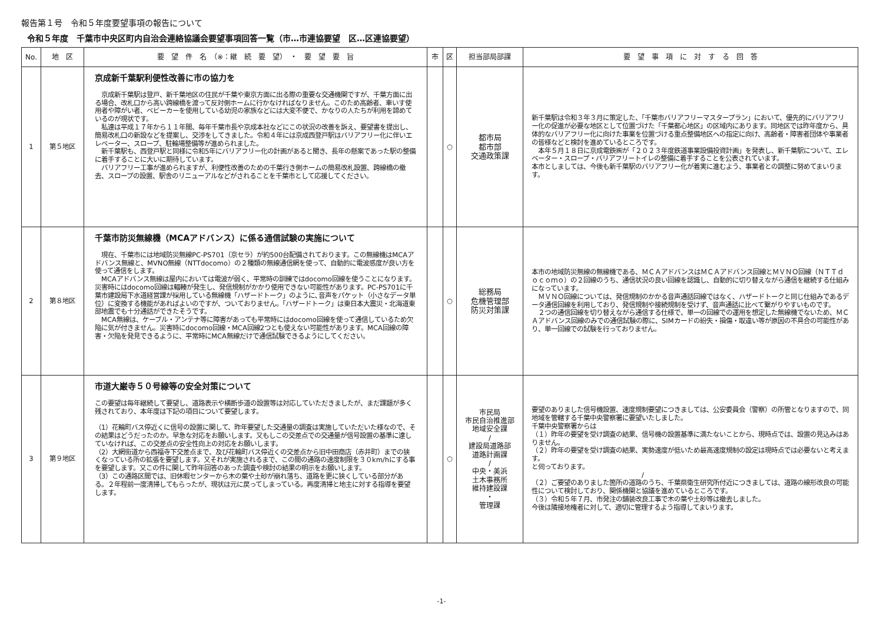報告第１号　令和５年度要望事項の報告について
令和５年度　千葉市中央区町内自治会連絡協議会要望事項回答一覧（市…市連協要望　区…区連協要望）
| No. | 地 区 | 要 望 件 名 （※：継 続 要 望） ・ 要 望 要 旨 | 市 | 区 | 担当部局部課 | 要 望 事 項 に 対 す る 回 答 |
| --- | --- | --- | --- | --- | --- | --- |
| 1 | 第５地区 | 京成新千葉駅利便性改善に市の協力を 京成新千葉駅は登戸、新千葉地区の住民が千葉や東京方面に出る際の重要な交通機関ですが、千葉方面に出る場合、改札口から高い跨線橋を渡って反対側ホームに行かなければなりません。このため高齢者、車いす使用者や障がい者、ベビーカーを使用している幼児の家族などには大変不便で、かなりの人たちが利用を諦めているのが現状です。 私達は平成１７年から１１年間、毎年千葉市長や京成本社などにこの状況の改善を訴え、要望書を提出し、簡易改札口の新設などを提案し、交渉をしてきました。令和４年には京成西登戸駅はバリアフリー化に伴いエレベーター、スロープ、駐輪場整備等が進められました。 新千葉駅も、西登戸駅と同様に令和5年にバリアフリー化の計画があると聞き、長年の懸案であった駅の整備に着手することに大いに期待しています。 バリアフリー工事が進められますが、利便性改善のための千葉行き側ホームの簡易改札設置、跨線橋の撤去、スロープの設置、駅舎のリニューアルなどがされることを千葉市として応援してください。 | | ○ | 都市局 都市部 交通政策課 | 新千葉駅は令和３年３月に策定した、「千葉市バリアフリーマスタープラン」において、優先的にバリアフリー化の促進が必要な地区として位置づけた「千葉都心地区」の区域内にあります。同地区では昨年度から、具体的なバリアフリー化に向けた事業を位置づける重点整備地区への指定に向け、高齢者・障害者団体や事業者の皆様などと検討を進めているところです。 本年５月１８日に京成電鉄㈱が「２０２３年度鉄道事業設備投資計画」を発表し、新千葉駅について、エレベーター・スロープ・バリアフリートイレの整備に着手することを公表されています。 本市としましては、今後も新千葉駅のバリアフリー化が着実に進むよう、事業者との調整に努めてまいります。 |
| 2 | 第８地区 | 千葉市防災無線機（MCAアドバンス）に係る通信試験の実施について 現在、千葉市には地域防災無線PC-PS701（京セラ）が約500台配備されております。この無線機はMCAアドバンス無線と、MVNO無線（NTTdocomo）の２種類の無線通信網を使って、自動的に電波感度が良い方を使って通信をします。 MCAアドバンス無線は屋内においては電波が弱く、平常時の訓練ではdocomo回線を使うことになります。災害時にはdocomo回線は輻輳が発生し、発信規制がかかり使用できない可能性があります。PC-PS701に千葉市建設局下水道経営課が採用している無線機「ハザードトーク」のように､音声をパケット（小さなデータ単位）に変換する機能があればよいのですが、ついておりません。「ハザードトーク」は東日本大震災・北海道東部地震でも十分通話ができたそうです。 MCA無線は、ケーブル・アンテナ等に障害があっても平常時にはdocomo回線を使って通信しているため欠陥に気が付きません。災害時にdocomo回線・MCA回線2つとも使えない可能性があります。MCA回線の障害・欠陥を発見できるように、平常時にMCA無線だけで通信試験できるようにしてください。 | | ○ | 総務局 危機管理部 防災対策課 | 本市の地域防災無線の無線機である、ＭＣＡアドバンスはＭＣＡアドバンス回線とＭＶＮＯ回線（ＮＴＴｄｏｃｏｍｏ）の２回線のうち、通信状況の良い回線を認識し、自動的に切り替えながら通信を継続する仕組みになっています。 ＭＶＮＯ回線については、発信規制のかかる音声通話回線ではなく、ハザードトークと同じ仕組みであるデータ通信回線を利用しており、発信規制や接続規制を受けず、音声通話に比べて繋がりやすいものです。 ２つの通信回線を切り替えながら通信する仕様で、単一の回線での運用を想定した無線機でないため、ＭＣＡアドバンス回線のみでの通信試験の際に、SIMカードの紛失・損傷・取違い等が原因の不具合の可能性があり、単一回線での試験を行っておりません。 |
| 3 | 第９地区 | 市道大巌寺５０号線等の安全対策について この要望は毎年継続して要望し、道路表示や横断歩道の設置等は対応していただきましたが、まだ課題が多く残されており、本年度は下記の項目について要望します。 （1）花輪町バス停近くに信号の設置に関して、昨年要望した交通量の調査は実施していただいた様なので、その結果はどうだったのか。早急な対応をお願いします。又もしこの交差点での交通量が信号設置の基準に達していなければ、この交差点の安全性向上の対応をお願いします。 （2）大網街道から西福寺下交差点まで、及び花輪町バス停近くの交差点から旧中田商店（赤井町）までの狭くなっている所の拡張を要望します。又それが実施されるまで、この間の通路の速度制限を３０km/hにする事を要望します。又この件に関して昨年回答のあった調査や検討の結果の明示をお願いします。 （3）この通路区間では、旧休暇センターから木の葉や土砂が崩れ落ち、道路を更に狭くしている部分がある。２年程前一度清掃してもらったが、現状は元に戻ってしまっている。再度清掃と地主に対する指導を要望します。 | | ○ | 市民局 市民自治推進部 地域安全課 / 建設局道路部 道路計画課 / 中央・美浜 土木事務所 維持建設課 ・ 管理課 | 要望のありました信号機設置、速度規制要望につきましては、公安委員会（警察）の所管となりますので、同地域を管轄する千葉中央警察署に要望いたしました。 千葉中央警察署からは （１）昨年の要望を受け調査の結果、信号機の設置基準に満たないことから、現時点では、設置の見込みはありません。 （２）昨年の要望を受け調査の結果、実勢速度が低いため最高速度規制の設定は現時点では必要ないと考えます。 と伺っております。 / （２）ご要望のありました箇所の道路のうち、千葉県衛生研究所付近につきましては、道路の線形改良の可能性について検討しており、関係機関と協議を進めているところです。 （３）令和５年７月、市発注の舗装改良工事で木の葉や土砂等は撤去しました。 今後は隣接地権者に対して、適切に管理するよう指導してまいります。 |
-1-